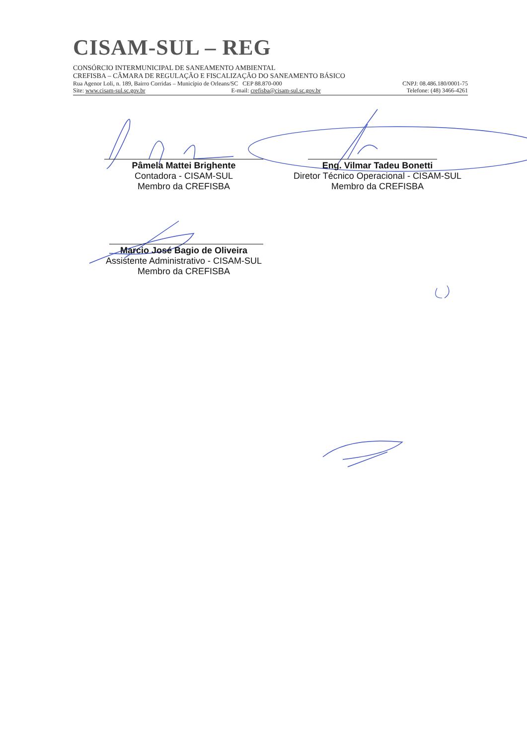CISAM-SUL – REG
CONSÓRCIO INTERMUNICIPAL DE SANEAMENTO AMBIENTAL
CREFISBA – CÂMARA DE REGULAÇÃO E FISCALIZAÇÃO DO SANEAMENTO BÁSICO
Rua Agenor Loli, n. 189, Bairro Corridas – Município de Orleans/SC CEP 88.870-000 CNPJ: 08.486.180/0001-75
Site: www.cisam-sul.sc.gov.br E-mail: crefisba@cisam-sul.sc.gov.br Telefone: (48) 3466-4261
Pâmela Mattei Brighente
Contadora - CISAM-SUL
Membro da CREFISBA
Eng. Vilmar Tadeu Bonetti
Diretor Técnico Operacional - CISAM-SUL
Membro da CREFISBA
Marcio José Bagio de Oliveira
Assistente Administrativo - CISAM-SUL
Membro da CREFISBA